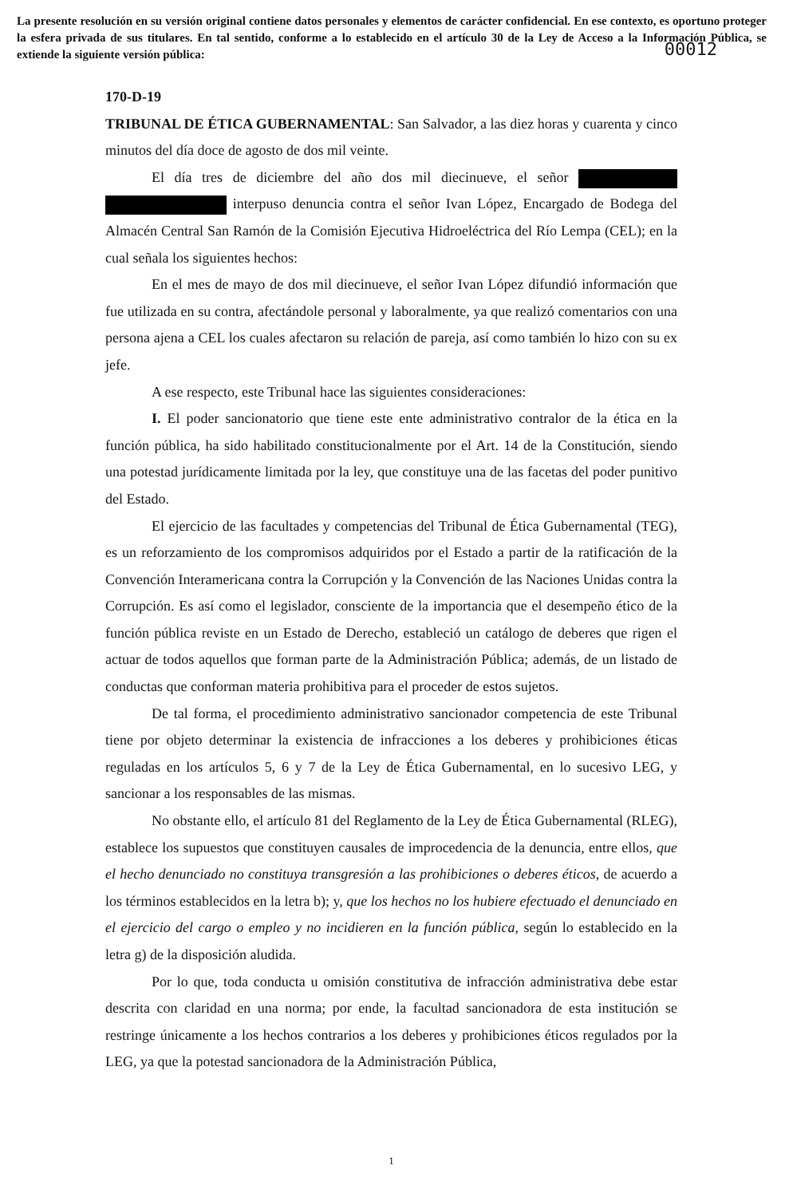La presente resolución en su versión original contiene datos personales y elementos de carácter confidencial. En ese contexto, es oportuno proteger la esfera privada de sus titulares. En tal sentido, conforme a lo establecido en el artículo 30 de la Ley de Acceso a la Información Pública, se extiende la siguiente versión pública:
00012
170-D-19
TRIBUNAL DE ÉTICA GUBERNAMENTAL: San Salvador, a las diez horas y cuarenta y cinco minutos del día doce de agosto de dos mil veinte.
El día tres de diciembre del año dos mil diecinueve, el señor interpuso denuncia contra el señor Ivan López, Encargado de Bodega del Almacén Central San Ramón de la Comisión Ejecutiva Hidroeléctrica del Río Lempa (CEL); en la cual señala los siguientes hechos:
En el mes de mayo de dos mil diecinueve, el señor Ivan López difundió información que fue utilizada en su contra, afectándole personal y laboralmente, ya que realizó comentarios con una persona ajena a CEL los cuales afectaron su relación de pareja, así como también lo hizo con su ex jefe.
A ese respecto, este Tribunal hace las siguientes consideraciones:
I. El poder sancionatorio que tiene este ente administrativo contralor de la ética en la función pública, ha sido habilitado constitucionalmente por el Art. 14 de la Constitución, siendo una potestad jurídicamente limitada por la ley, que constituye una de las facetas del poder punitivo del Estado.
El ejercicio de las facultades y competencias del Tribunal de Ética Gubernamental (TEG), es un reforzamiento de los compromisos adquiridos por el Estado a partir de la ratificación de la Convención Interamericana contra la Corrupción y la Convención de las Naciones Unidas contra la Corrupción. Es así como el legislador, consciente de la importancia que el desempeño ético de la función pública reviste en un Estado de Derecho, estableció un catálogo de deberes que rigen el actuar de todos aquellos que forman parte de la Administración Pública; además, de un listado de conductas que conforman materia prohibitiva para el proceder de estos sujetos.
De tal forma, el procedimiento administrativo sancionador competencia de este Tribunal tiene por objeto determinar la existencia de infracciones a los deberes y prohibiciones éticas reguladas en los artículos 5, 6 y 7 de la Ley de Ética Gubernamental, en lo sucesivo LEG, y sancionar a los responsables de las mismas.
No obstante ello, el artículo 81 del Reglamento de la Ley de Ética Gubernamental (RLEG), establece los supuestos que constituyen causales de improcedencia de la denuncia, entre ellos, que el hecho denunciado no constituya transgresión a las prohibiciones o deberes éticos, de acuerdo a los términos establecidos en la letra b); y, que los hechos no los hubiere efectuado el denunciado en el ejercicio del cargo o empleo y no incidieren en la función pública, según lo establecido en la letra g) de la disposición aludida.
Por lo que, toda conducta u omisión constitutiva de infracción administrativa debe estar descrita con claridad en una norma; por ende, la facultad sancionadora de esta institución se restringe únicamente a los hechos contrarios a los deberes y prohibiciones éticos regulados por la LEG, ya que la potestad sancionadora de la Administración Pública,
1